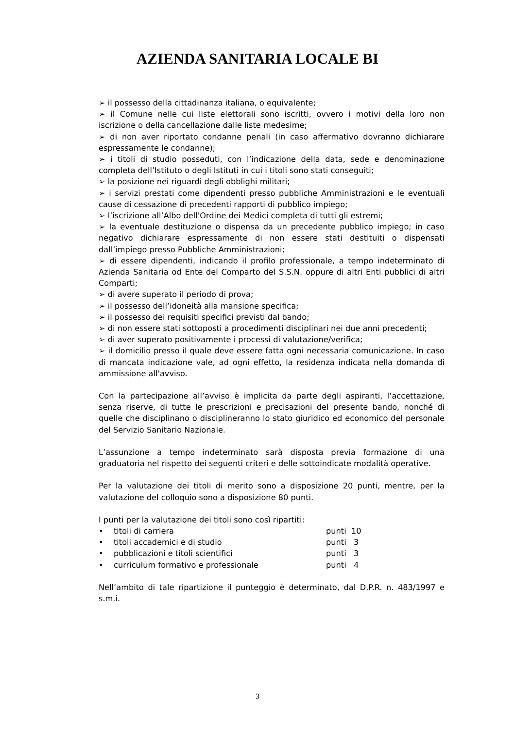AZIENDA SANITARIA LOCALE BI
➢ il possesso della cittadinanza italiana, o equivalente;
➢ il Comune nelle cui liste elettorali sono iscritti, ovvero i motivi della loro non iscrizione o della cancellazione dalle liste medesime;
➢ di non aver riportato condanne penali (in caso affermativo dovranno dichiarare espressamente le condanne);
➢ i titoli di studio posseduti, con l’indicazione della data, sede e denominazione completa dell’Istituto o degli Istituti in cui i titoli sono stati conseguiti;
➢ la posizione nei riguardi degli obblighi militari;
➢ i servizi prestati come dipendenti presso pubbliche Amministrazioni e le eventuali cause di cessazione di precedenti rapporti di pubblico impiego;
➢ l’iscrizione all’Albo dell'Ordine dei Medici completa di tutti gli estremi;
➢ la eventuale destituzione o dispensa da un precedente pubblico impiego; in caso negativo dichiarare espressamente di non essere stati destituiti o dispensati dall’impiego presso Pubbliche Amministrazioni;
➢ di essere dipendenti, indicando il profilo professionale, a tempo indeterminato di Azienda Sanitaria od Ente del Comparto del S.S.N. oppure di altri Enti pubblici di altri Comparti;
➢ di avere superato il periodo di prova;
➢ il possesso dell’idoneità alla mansione specifica;
➢ il possesso dei requisiti specifici previsti dal bando;
➢ di non essere stati sottoposti a procedimenti disciplinari nei due anni precedenti;
➢ di aver superato positivamente i processi di valutazione/verifica;
➢ il domicilio presso il quale deve essere fatta ogni necessaria comunicazione. In caso di mancata indicazione vale, ad ogni effetto, la residenza indicata nella domanda di ammissione all'avviso.
Con la partecipazione all’avviso è implicita da parte degli aspiranti, l’accettazione, senza riserve, di tutte le prescrizioni e precisazioni del presente bando, nonché di quelle che disciplinano o discipline­ranno lo stato giuridico ed economico del personale del Servizio Sanitario Nazionale.
L’assunzione a tempo indeterminato sarà disposta previa formazione di una graduatoria nel rispetto dei seguenti criteri e delle sottoindicate modalità operative.
Per la valutazione dei titoli di merito sono a disposizione 20 punti, mentre, per la valutazione del colloquio sono a disposizione 80 punti.
I punti per la valutazione dei titoli sono così ripartiti:
| • | titoli di carriera | punti 10 |
| • | titoli accademici e di studio | punti 3 |
| • | pubblicazioni e titoli scientifici | punti 3 |
| • | curriculum formativo e professionale | punti 4 |
Nell’ambito di tale ripartizione il punteggio è determinato, dal D.P.R. n. 483/1997 e s.m.i.
3